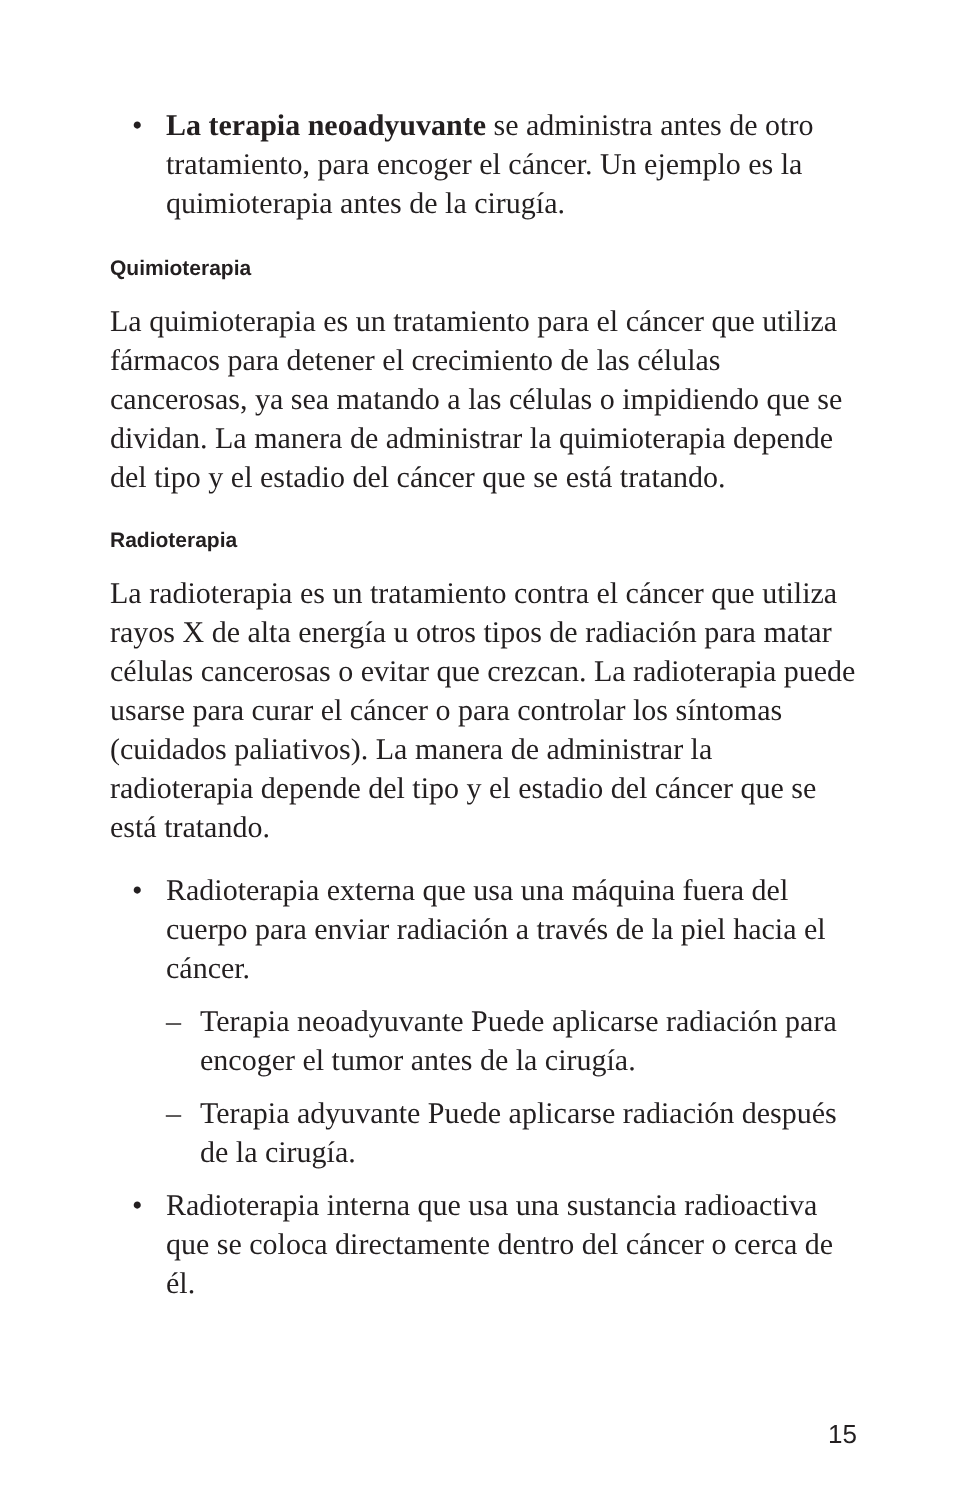• La terapia neoadyuvante se administra antes de otro tratamiento, para encoger el cáncer. Un ejemplo es la quimioterapia antes de la cirugía.
Quimioterapia
La quimioterapia es un tratamiento para el cáncer que utiliza fármacos para detener el crecimiento de las células cancerosas, ya sea matando a las células o impidiendo que se dividan. La manera de administrar la quimioterapia depende del tipo y el estadio del cáncer que se está tratando.
Radioterapia
La radioterapia es un tratamiento contra el cáncer que utiliza rayos X de alta energía u otros tipos de radiación para matar células cancerosas o evitar que crezcan. La radioterapia puede usarse para curar el cáncer o para controlar los síntomas (cuidados paliativos). La manera de administrar la radioterapia depende del tipo y el estadio del cáncer que se está tratando.
• Radioterapia externa que usa una máquina fuera del cuerpo para enviar radiación a través de la piel hacia el cáncer.
– Terapia neoadyuvante Puede aplicarse radiación para encoger el tumor antes de la cirugía.
– Terapia adyuvante Puede aplicarse radiación después de la cirugía.
• Radioterapia interna que usa una sustancia radioactiva que se coloca directamente dentro del cáncer o cerca de él.
15